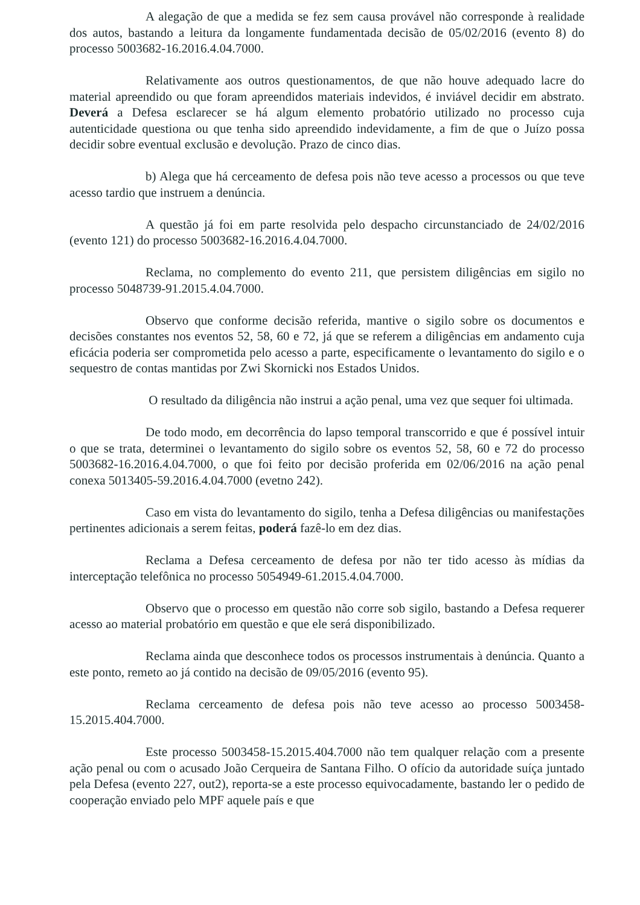A alegação de que a medida se fez sem causa provável não corresponde à realidade dos autos, bastando a leitura da longamente fundamentada decisão de 05/02/2016 (evento 8) do processo 5003682-16.2016.4.04.7000.
Relativamente aos outros questionamentos, de que não houve adequado lacre do material apreendido ou que foram apreendidos materiais indevidos, é inviável decidir em abstrato. Deverá a Defesa esclarecer se há algum elemento probatório utilizado no processo cuja autenticidade questiona ou que tenha sido apreendido indevidamente, a fim de que o Juízo possa decidir sobre eventual exclusão e devolução. Prazo de cinco dias.
b) Alega que há cerceamento de defesa pois não teve acesso a processos ou que teve acesso tardio que instruem a denúncia.
A questão já foi em parte resolvida pelo despacho circunstanciado de 24/02/2016 (evento 121) do processo 5003682-16.2016.4.04.7000.
Reclama, no complemento do evento 211, que persistem diligências em sigilo no processo 5048739-91.2015.4.04.7000.
Observo que conforme decisão referida, mantive o sigilo sobre os documentos e decisões constantes nos eventos 52, 58, 60 e 72, já que se referem a diligências em andamento cuja eficácia poderia ser comprometida pelo acesso a parte, especificamente o levantamento do sigilo e o sequestro de contas mantidas por Zwi Skornicki nos Estados Unidos.
O resultado da diligência não instrui a ação penal, uma vez que sequer foi ultimada.
De todo modo, em decorrência do lapso temporal transcorrido e que é possível intuir o que se trata, determinei o levantamento do sigilo sobre os eventos 52, 58, 60 e 72 do processo 5003682-16.2016.4.04.7000, o que foi feito por decisão proferida em 02/06/2016 na ação penal conexa 5013405-59.2016.4.04.7000 (evetno 242).
Caso em vista do levantamento do sigilo, tenha a Defesa diligências ou manifestações pertinentes adicionais a serem feitas, poderá fazê-lo em dez dias.
Reclama a Defesa cerceamento de defesa por não ter tido acesso às mídias da interceptação telefônica no processo 5054949-61.2015.4.04.7000.
Observo que o processo em questão não corre sob sigilo, bastando a Defesa requerer acesso ao material probatório em questão e que ele será disponibilizado.
Reclama ainda que desconhece todos os processos instrumentais à denúncia. Quanto a este ponto, remeto ao já contido na decisão de 09/05/2016 (evento 95).
Reclama cerceamento de defesa pois não teve acesso ao processo 5003458-15.2015.404.7000.
Este processo 5003458-15.2015.404.7000 não tem qualquer relação com a presente ação penal ou com o acusado João Cerqueira de Santana Filho. O ofício da autoridade suíça juntado pela Defesa (evento 227, out2), reporta-se a este processo equivocadamente, bastando ler o pedido de cooperação enviado pelo MPF aquele país e que